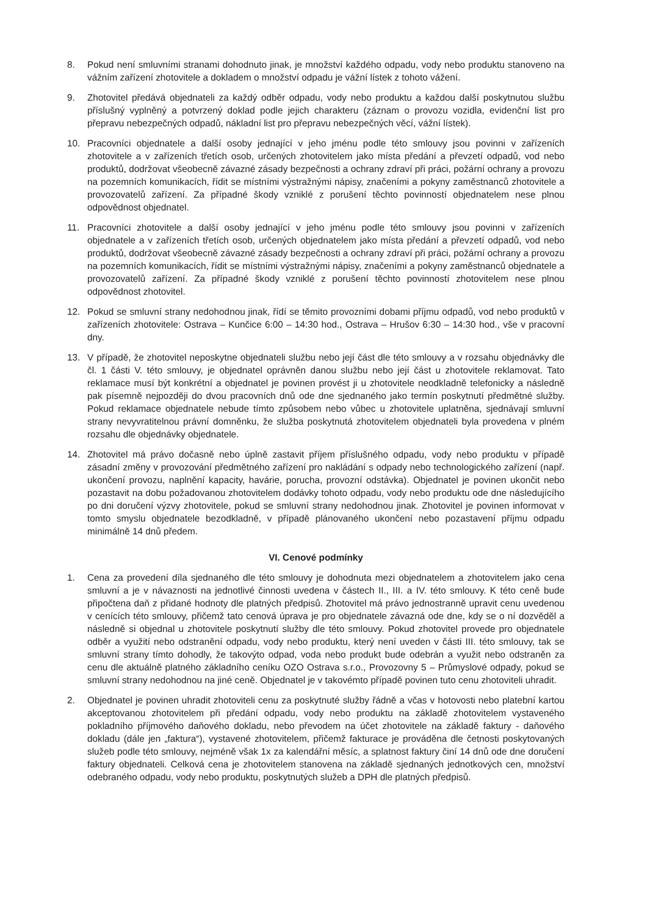8. Pokud není smluvními stranami dohodnuto jinak, je množství každého odpadu, vody nebo produktu stanoveno na vážním zařízení zhotovitele a dokladem o množství odpadu je vážní lístek z tohoto vážení.
9. Zhotovitel předává objednateli za každý odběr odpadu, vody nebo produktu a každou další poskytnutou službu příslušný vyplněný a potvrzený doklad podle jejich charakteru (záznam o provozu vozidla, evidenční list pro přepravu nebezpečných odpadů, nákladní list pro přepravu nebezpečných věcí, vážní lístek).
10. Pracovníci objednatele a další osoby jednající v jeho jménu podle této smlouvy jsou povinni v zařízeních zhotovitele a v zařízeních třetích osob, určených zhotovitelem jako místa předání a převzetí odpadů, vod nebo produktů, dodržovat všeobecně závazné zásady bezpečnosti a ochrany zdraví při práci, požární ochrany a provozu na pozemních komunikacích, řídit se místními výstražnými nápisy, značeními a pokyny zaměstnanců zhotovitele a provozovatelů zařízení. Za případné škody vzniklé z porušení těchto povinností objednatelem nese plnou odpovědnost objednatel.
11. Pracovníci zhotovitele a další osoby jednající v jeho jménu podle této smlouvy jsou povinni v zařízeních objednatele a v zařízeních třetích osob, určených objednatelem jako místa předání a převzetí odpadů, vod nebo produktů, dodržovat všeobecně závazné zásady bezpečnosti a ochrany zdraví při práci, požární ochrany a provozu na pozemních komunikacích, řídit se místními výstražnými nápisy, značeními a pokyny zaměstnanců objednatele a provozovatelů zařízení. Za případné škody vzniklé z porušení těchto povinností zhotovitelem nese plnou odpovědnost zhotovitel.
12. Pokud se smluvní strany nedohodnou jinak, řídí se těmito provozními dobami příjmu odpadů, vod nebo produktů v zařízeních zhotovitele: Ostrava – Kunčice 6:00 – 14:30 hod., Ostrava – Hrušov 6:30 – 14:30 hod., vše v pracovní dny.
13. V případě, že zhotovitel neposkytne objednateli službu nebo její část dle této smlouvy a v rozsahu objednávky dle čl. 1 části V. této smlouvy, je objednatel oprávněn danou službu nebo její část u zhotovitele reklamovat. Tato reklamace musí být konkrétní a objednatel je povinen provést ji u zhotovitele neodkladně telefonicky a následně pak písemně nejpozději do dvou pracovních dnů ode dne sjednaného jako termín poskytnutí předmětné služby. Pokud reklamace objednatele nebude tímto způsobem nebo vůbec u zhotovitele uplatněna, sjednávají smluvní strany nevyvratitelnou právní domněnku, že služba poskytnutá zhotovitelem objednateli byla provedena v plném rozsahu dle objednávky objednatele.
14. Zhotovitel má právo dočasně nebo úplně zastavit příjem příslušného odpadu, vody nebo produktu v případě zásadní změny v provozování předmětného zařízení pro nakládání s odpady nebo technologického zařízení (např. ukončení provozu, naplnění kapacity, havárie, porucha, provozní odstávka). Objednatel je povinen ukončit nebo pozastavit na dobu požadovanou zhotovitelem dodávky tohoto odpadu, vody nebo produktu ode dne následujícího po dni doručení výzvy zhotovitele, pokud se smluvní strany nedohodnou jinak. Zhotovitel je povinen informovat v tomto smyslu objednatele bezodkladně, v případě plánovaného ukončení nebo pozastavení příjmu odpadu minimálně 14 dnů předem.
VI. Cenové podmínky
1. Cena za provedení díla sjednaného dle této smlouvy je dohodnuta mezi objednatelem a zhotovitelem jako cena smluvní a je v návaznosti na jednotlivé činnosti uvedena v částech II., III. a IV. této smlouvy. K této ceně bude připočtena daň z přidané hodnoty dle platných předpisů. Zhotovitel má právo jednostranně upravit cenu uvedenou v cenících této smlouvy, přičemž tato cenová úprava je pro objednatele závazná ode dne, kdy se o ní dozvěděl a následně si objednal u zhotovitele poskytnutí služby dle této smlouvy. Pokud zhotovitel provede pro objednatele odběr a využití nebo odstranění odpadu, vody nebo produktu, který není uveden v části III. této smlouvy, tak se smluvní strany tímto dohodly, že takovýto odpad, voda nebo produkt bude odebrán a využit nebo odstraněn za cenu dle aktuálně platného základního ceníku OZO Ostrava s.r.o., Provozovny 5 – Průmyslové odpady, pokud se smluvní strany nedohodnou na jiné ceně. Objednatel je v takovémto případě povinen tuto cenu zhotoviteli uhradit.
2. Objednatel je povinen uhradit zhotoviteli cenu za poskytnuté služby řádně a včas v hotovosti nebo platební kartou akceptovanou zhotovitelem při předání odpadu, vody nebo produktu na základě zhotovitelem vystaveného pokladního příjmového daňového dokladu, nebo převodem na účet zhotovitele na základě faktury - daňového dokladu (dále jen „faktura“), vystavené zhotovitelem, přičemž fakturace je prováděna dle četnosti poskytovaných služeb podle této smlouvy, nejméně však 1x za kalendářní měsíc, a splatnost faktury činí 14 dnů ode dne doručení faktury objednateli. Celková cena je zhotovitelem stanovena na základě sjednaných jednotkových cen, množství odebraného odpadu, vody nebo produktu, poskytnutých služeb a DPH dle platných předpisů.